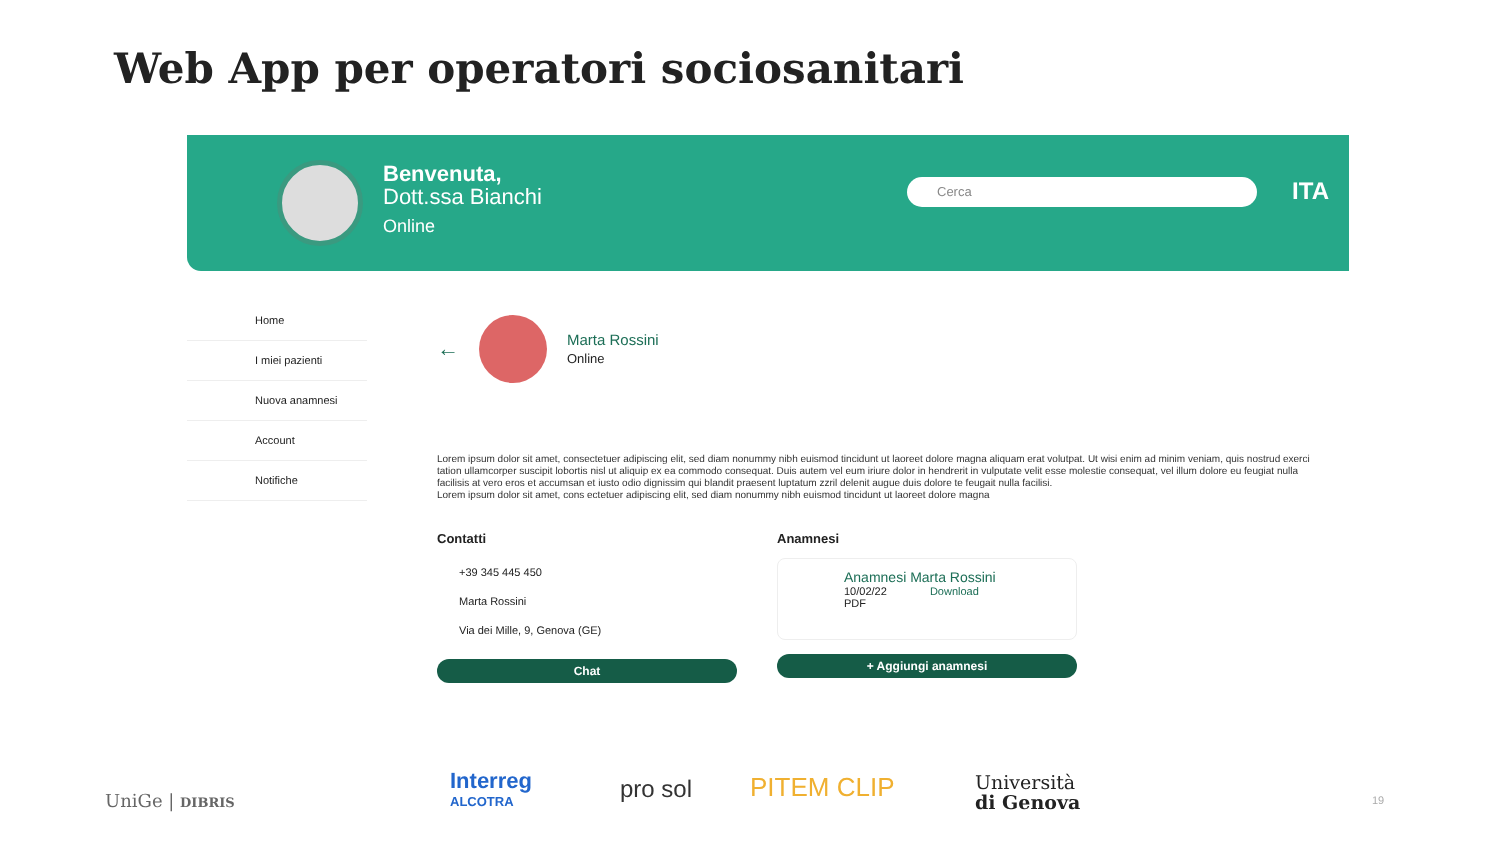Web App per operatori sociosanitari
Benvenuta,
Dott.ssa Bianchi
Online
Cerca ITA
Home
I miei pazienti
Nuova anamnesi
Account
Notifiche
←
Marta Rossini
Online
Lorem ipsum dolor sit amet, consectetuer adipiscing elit, sed diam nonummy nibh euismod tincidunt ut laoreet dolore magna aliquam erat volutpat. Ut wisi enim ad minim veniam, quis nostrud exerci tation ullamcorper suscipit lobortis nisl ut aliquip ex ea commodo consequat. Duis autem vel eum iriure dolor in hendrerit in vulputate velit esse molestie consequat, vel illum dolore eu feugiat nulla facilisis at vero eros et accumsan et iusto odio dignissim qui blandit praesent luptatum zzril delenit augue duis dolore te feugait nulla facilisi.
Lorem ipsum dolor sit amet, cons ectetuer adipiscing elit, sed diam nonummy nibh euismod tincidunt ut laoreet dolore magna
Contatti
+39 345 445 450
Marta Rossini
Via dei Mille, 9, Genova (GE)
Chat
Anamnesi
Anamnesi Marta Rossini
10/02/22 Download
PDF
+ Aggiungi anamnesi
UniGe | DIBRIS
Interreg
ALCOTRA pro sol PITEM CLIP Università
di Genova 19